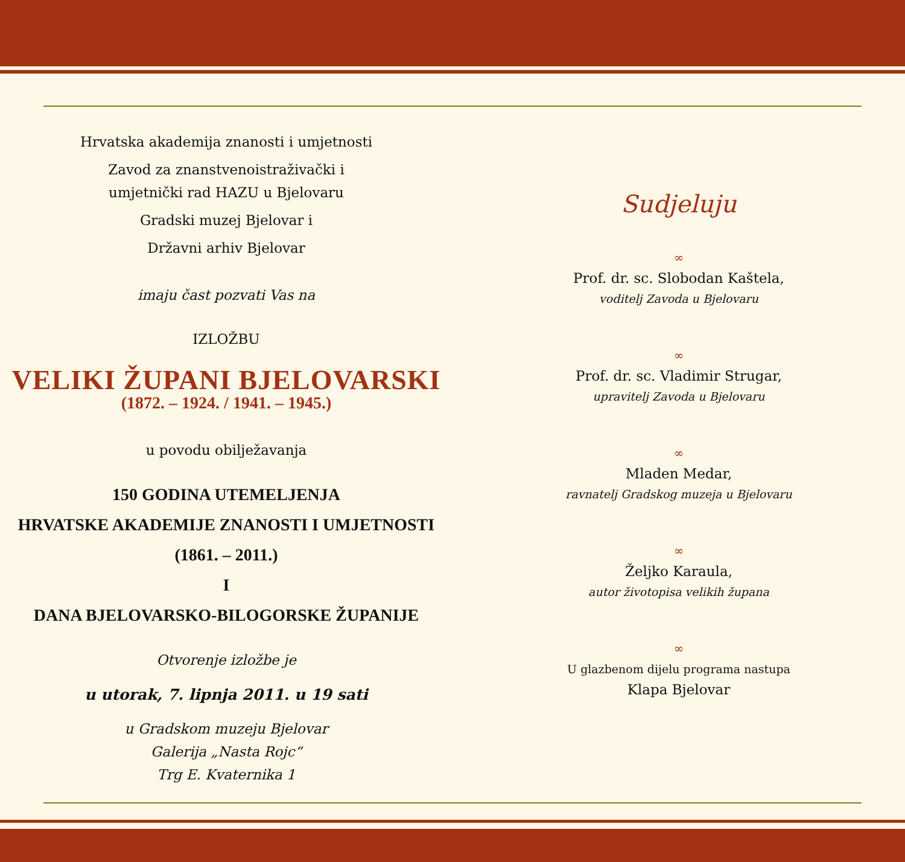Hrvatska akademija znanosti i umjetnosti
Zavod za znanstvenoistraživački i
umjetnički rad HAZU u Bjelovaru
Gradski muzej Bjelovar i
Državni arhiv Bjelovar
imaju čast pozvati Vas na
IZLOŽBU
VELIKI ŽUPANI BJELOVARSKI
(1872. – 1924. / 1941. – 1945.)
u povodu obilježavanja
150 GODINA UTEMELJENJA
HRVATSKE AKADEMIJE ZNANOSTI I UMJETNOSTI
(1861. – 2011.)
I
DANA BJELOVARSKO-BILOGORSKE ŽUPANIJE
Otvorenje izložbe je
u utorak, 7. lipnja 2011. u 19 sati
u Gradskom muzeju Bjelovar
Galerija „Nasta Rojc“
Trg E. Kvaternika 1
Sudjeluju
∞
Prof. dr. sc. Slobodan Kaštela,
voditelj Zavoda u Bjelovaru
∞
Prof. dr. sc. Vladimir Strugar,
upravitelj Zavoda u Bjelovaru
∞
Mladen Medar,
ravnatelj Gradskog muzeja u Bjelovaru
∞
Željko Karaula,
autor životopisa velikih župana
∞
U glazbenom dijelu programa nastupa
Klapa Bjelovar